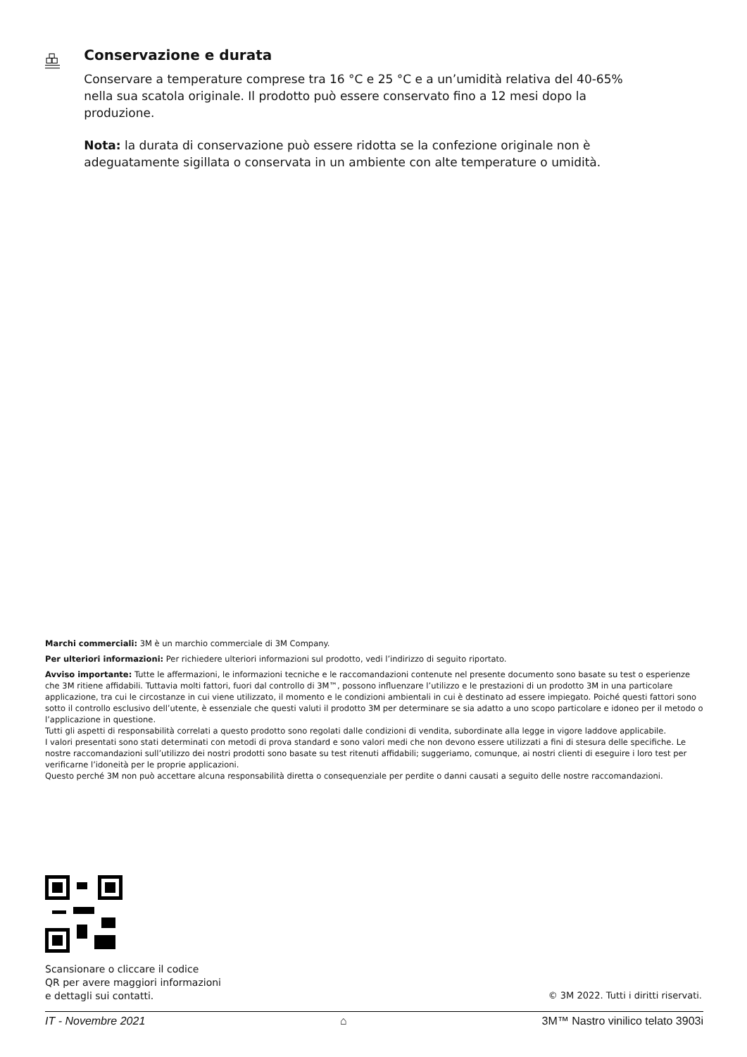Conservazione e durata
Conservare a temperature comprese tra 16 °C e 25 °C e a un’umidità relativa del 40-65% nella sua scatola originale. Il prodotto può essere conservato fino a 12 mesi dopo la produzione.
Nota: la durata di conservazione può essere ridotta se la confezione originale non è adeguatamente sigillata o conservata in un ambiente con alte temperature o umidità.
Marchi commerciali: 3M è un marchio commerciale di 3M Company.
Per ulteriori informazioni: Per richiedere ulteriori informazioni sul prodotto, vedi l’indirizzo di seguito riportato.
Avviso importante: Tutte le affermazioni, le informazioni tecniche e le raccomandazioni contenute nel presente documento sono basate su test o esperienze che 3M ritiene affidabili. Tuttavia molti fattori, fuori dal controllo di 3M™, possono influenzare l’utilizzo e le prestazioni di un prodotto 3M in una particolare applicazione, tra cui le circostanze in cui viene utilizzato, il momento e le condizioni ambientali in cui è destinato ad essere impiegato. Poiché questi fattori sono sotto il controllo esclusivo dell’utente, è essenziale che questi valuti il prodotto 3M per determinare se sia adatto a uno scopo particolare e idoneo per il metodo o l’applicazione in questione.
Tutti gli aspetti di responsabilità correlati a questo prodotto sono regolati dalle condizioni di vendita, subordinate alla legge in vigore laddove applicabile.
I valori presentati sono stati determinati con metodi di prova standard e sono valori medi che non devono essere utilizzati a fini di stesura delle specifiche. Le nostre raccomandazioni sull’utilizzo dei nostri prodotti sono basate su test ritenuti affidabili; suggeriamo, comunque, ai nostri clienti di eseguire i loro test per verificarne l’idoneità per le proprie applicazioni.
Questo perché 3M non può accettare alcuna responsabilità diretta o consequenziale per perdite o danni causati a seguito delle nostre raccomandazioni.
Scansionare o cliccare il codice
QR per avere maggiori informazioni
e dettagli sui contatti.
© 3M 2022. Tutti i diritti riservati.
IT - Novembre 2021 ⌂ 3M™ Nastro vinilico telato 3903i